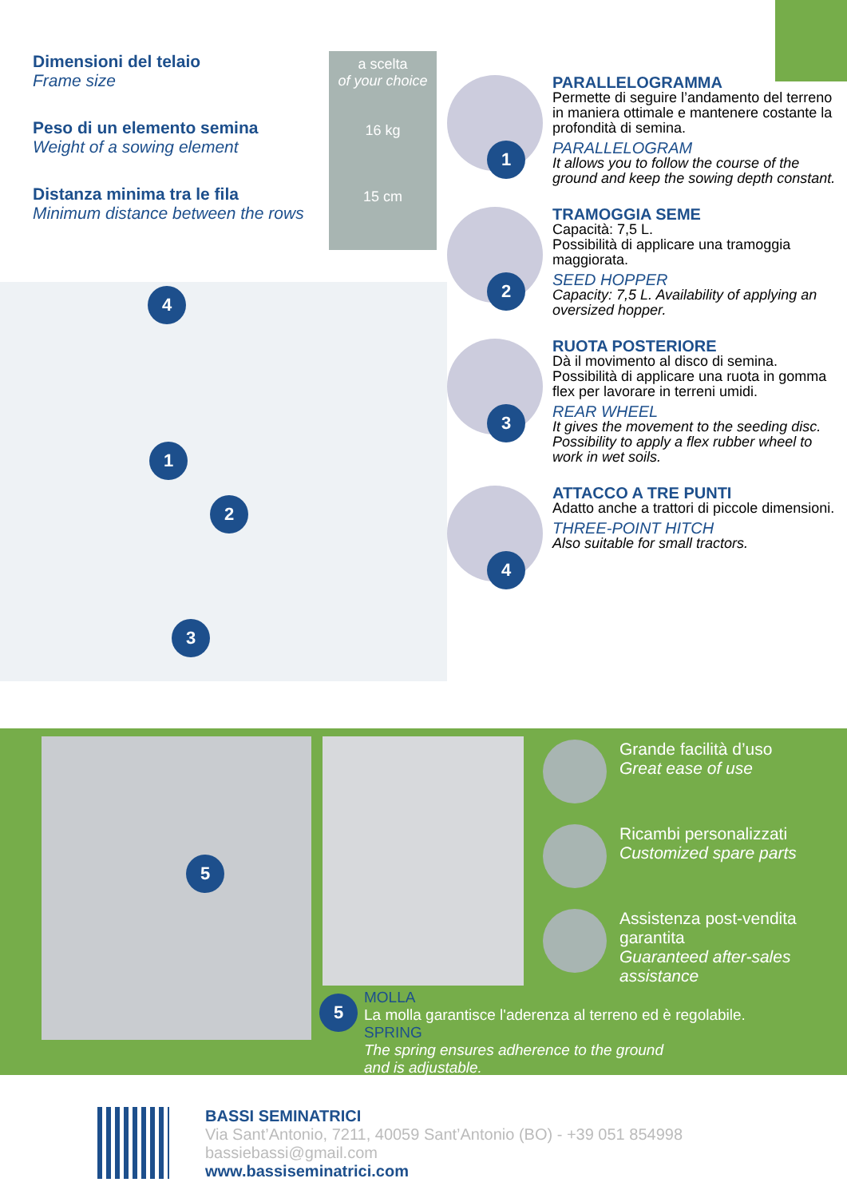| Dimensioni del telaio Frame size | a scelta of your choice |
| Peso di un elemento semina Weight of a sowing element | 16 kg |
| Distanza minima tra le fila Minimum distance between the rows | 15 cm |
4
1
2
3
1
PARALLELOGRAMMA
Permette di seguire l’andamento del terreno in maniera ottimale e mantenere costante la profondità di semina.
PARALLELOGRAM
It allows you to follow the course of the ground and keep the sowing depth constant.
2
TRAMOGGIA SEME
Capacità: 7,5 L.
Possibilità di applicare una tramoggia maggiorata.
SEED HOPPER
Capacity: 7,5 L. Availability of applying an oversized hopper.
3
RUOTA POSTERIORE
Dà il movimento al disco di semina. Possibilità di applicare una ruota in gomma flex per lavorare in terreni umidi.
REAR WHEEL
It gives the movement to the seeding disc. Possibility to apply a flex rubber wheel to work in wet soils.
4
ATTACCO A TRE PUNTI
Adatto anche a trattori di piccole dimensioni.
THREE-POINT HITCH
Also suitable for small tractors.
5
Grande facilità d’uso
Great ease of use
Ricambi personalizzati
Customized spare parts
Assistenza post-vendita
garantita
Guaranteed after-sales
assistance
5
MOLLA
La molla garantisce l'aderenza al terreno ed è regolabile.
SPRING
The spring ensures adherence to the ground
and is adjustable.
BASSI SEMINATRICI
Via Sant’Antonio, 7211, 40059 Sant’Antonio (BO) - +39 051 854998
bassiebassi@gmail.com
www.bassiseminatrici.com